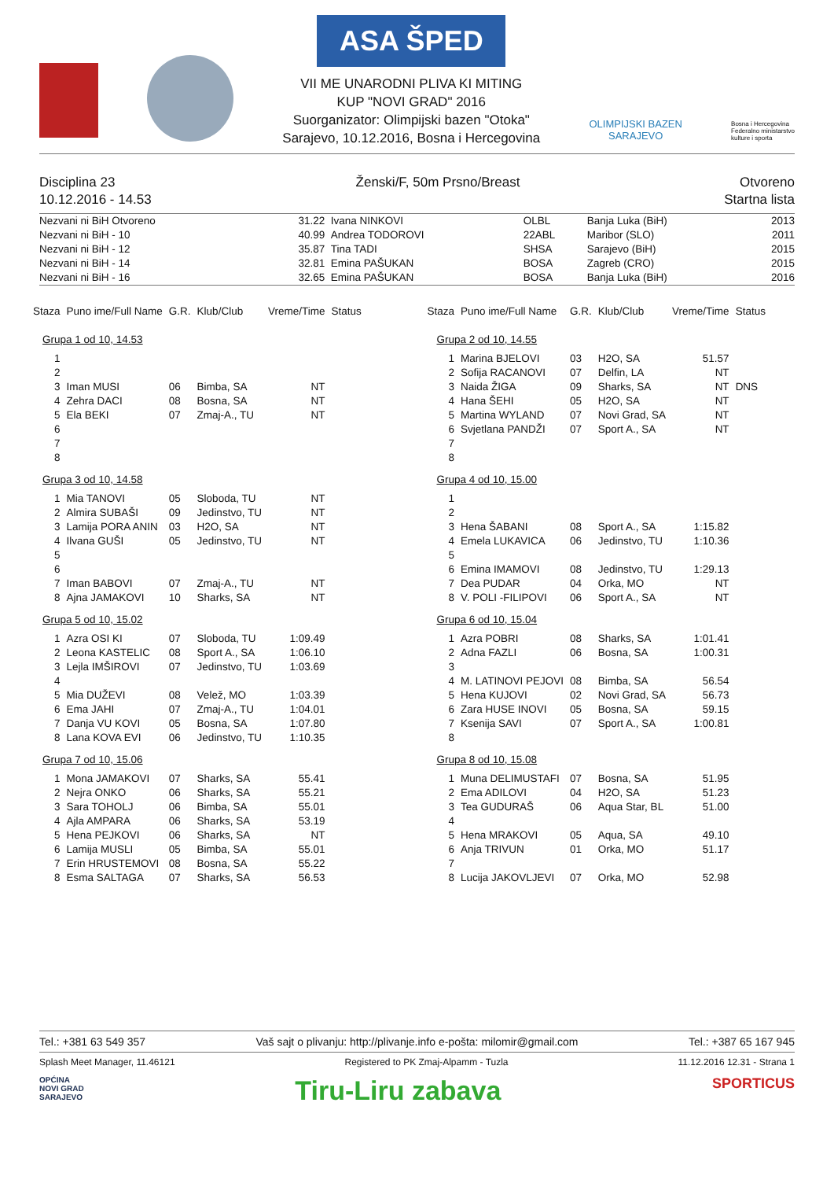ASA ŠPED
VII ME UNARODNI PLIVA KI MITING
KUP "NOVI GRAD" 2016
Suorganizator: Olimpijski bazen "Otoka"
Sarajevo, 10.12.2016, Bosna i Hercegovina
OLIMPIJSKI BAZEN
SARAJEVO
Bosna i Hercegovina
Federalno ministarstvo
kulture i sporta
Disciplina 23
10.12.2016 - 14.53
Ženski/F, 50m Prsno/Breast Otvoreno
Startna lista
| Nezvani ni BiH Otvoreno | 31.22 | Ivana NINKOVI | OLBL | Banja Luka (BiH) | 2013 |
| Nezvani ni BiH - 10 | 40.99 | Andrea TODOROVI | 22ABL | Maribor (SLO) | 2011 |
| Nezvani ni BiH - 12 | 35.87 | Tina TADI | SHSA | Sarajevo (BiH) | 2015 |
| Nezvani ni BiH - 14 | 32.81 | Emina PAŠUKAN | BOSA | Zagreb (CRO) | 2015 |
| Nezvani ni BiH - 16 | 32.65 | Emina PAŠUKAN | BOSA | Banja Luka (BiH) | 2016 |
| Staza | Puno ime/Full Name | G.R. | Klub/Club | Vreme/Time | Status |
| --- | --- | --- | --- | --- | --- |
| Grupa 1 od 10, 14.53 | | | | | |
| 1 | | | | | |
| 2 | | | | | |
| 3 | Iman MUSI | 06 | Bimba, SA | NT | |
| 4 | Zehra DACI | 08 | Bosna, SA | NT | |
| 5 | Ela BEKI | 07 | Zmaj-A., TU | NT | |
| 6 | | | | | |
| 7 | | | | | |
| 8 | | | | | |
| Grupa 3 od 10, 14.58 | | | | | |
| 1 | Mia TANOVI | 05 | Sloboda, TU | NT | |
| 2 | Almira SUBAŠI | 09 | Jedinstvo, TU | NT | |
| 3 | Lamija PORA ANIN | 03 | H2O, SA | NT | |
| 4 | Ilvana GUŠI | 05 | Jedinstvo, TU | NT | |
| 5 | | | | | |
| 6 | | | | | |
| 7 | Iman BABOVI | 07 | Zmaj-A., TU | NT | |
| 8 | Ajna JAMAKOVI | 10 | Sharks, SA | NT | |
| Grupa 5 od 10, 15.02 | | | | | |
| 1 | Azra OSI KI | 07 | Sloboda, TU | 1:09.49 | |
| 2 | Leona KASTELIC | 08 | Sport A., SA | 1:06.10 | |
| 3 | Lejla IMŠIROVI | 07 | Jedinstvo, TU | 1:03.69 | |
| 4 | | | | | |
| 5 | Mia DUŽEVI | 08 | Velež, MO | 1:03.39 | |
| 6 | Ema JAHI | 07 | Zmaj-A., TU | 1:04.01 | |
| 7 | Danja VU KOVI | 05 | Bosna, SA | 1:07.80 | |
| 8 | Lana KOVA EVI | 06 | Jedinstvo, TU | 1:10.35 | |
| Grupa 7 od 10, 15.06 | | | | | |
| 1 | Mona JAMAKOVI | 07 | Sharks, SA | 55.41 | |
| 2 | Nejra ONKO | 06 | Sharks, SA | 55.21 | |
| 3 | Sara TOHOLJ | 06 | Bimba, SA | 55.01 | |
| 4 | Ajla AMPARA | 06 | Sharks, SA | 53.19 | |
| 5 | Hena PEJKOVI | 06 | Sharks, SA | NT | |
| 6 | Lamija MUSLI | 05 | Bimba, SA | 55.01 | |
| 7 | Erin HRUSTEMOVI | 08 | Bosna, SA | 55.22 | |
| 8 | Esma SALTAGA | 07 | Sharks, SA | 56.53 | |
| Staza | Puno ime/Full Name | G.R. | Klub/Club | Vreme/Time | Status |
| --- | --- | --- | --- | --- | --- |
| Grupa 2 od 10, 14.55 | | | | | |
| 1 | Marina BJELOVI | 03 | H2O, SA | 51.57 | |
| 2 | Sofija RACANOVI | 07 | Delfin, LA | NT | |
| 3 | Naida ŽIGA | 09 | Sharks, SA | NT | DNS |
| 4 | Hana ŠEHI | 05 | H2O, SA | NT | |
| 5 | Martina WYLAND | 07 | Novi Grad, SA | NT | |
| 6 | Svjetlana PANDŽI | 07 | Sport A., SA | NT | |
| 7 | | | | | |
| 8 | | | | | |
| Grupa 4 od 10, 15.00 | | | | | |
| 1 | | | | | |
| 2 | | | | | |
| 3 | Hena ŠABANI | 08 | Sport A., SA | 1:15.82 | |
| 4 | Emela LUKAVICA | 06 | Jedinstvo, TU | 1:10.36 | |
| 5 | | | | | |
| 6 | Emina IMAMOVI | 08 | Jedinstvo, TU | 1:29.13 | |
| 7 | Dea PUDAR | 04 | Orka, MO | NT | |
| 8 | V. POLI -FILIPOVI | 06 | Sport A., SA | NT | |
| Grupa 6 od 10, 15.04 | | | | | |
| 1 | Azra POBRI | 08 | Sharks, SA | 1:01.41 | |
| 2 | Adna FAZLI | 06 | Bosna, SA | 1:00.31 | |
| 3 | | | | | |
| 4 | M. LATINOVI PEJOVI | 08 | Bimba, SA | 56.54 | |
| 5 | Hena KUJOVI | 02 | Novi Grad, SA | 56.73 | |
| 6 | Zara HUSE INOVI | 05 | Bosna, SA | 59.15 | |
| 7 | Ksenija SAVI | 07 | Sport A., SA | 1:00.81 | |
| 8 | | | | | |
| Grupa 8 od 10, 15.08 | | | | | |
| 1 | Muna DELIMUSTAFI | 07 | Bosna, SA | 51.95 | |
| 2 | Ema ADILOVI | 04 | H2O, SA | 51.23 | |
| 3 | Tea GUDURAŠ | 06 | Aqua Star, BL | 51.00 | |
| 4 | | | | | |
| 5 | Hena MRAKOVI | 05 | Aqua, SA | 49.10 | |
| 6 | Anja TRIVUN | 01 | Orka, MO | 51.17 | |
| 7 | | | | | |
| 8 | Lucija JAKOVLJEVI | 07 | Orka, MO | 52.98 | |
Tel.: +381 63 549 357 Vaš sajt o plivanju: http://plivanje.info e-pošta: milomir@gmail.com Tel.: +387 65 167 945
Splash Meet Manager, 11.46121 Registered to PK Zmaj-Alpamm - Tuzla 11.12.2016 12.31 - Strana 1
OPĆINA
NOVI GRAD
SARAJEVO Tiru-Liru zabava SPORTICUS